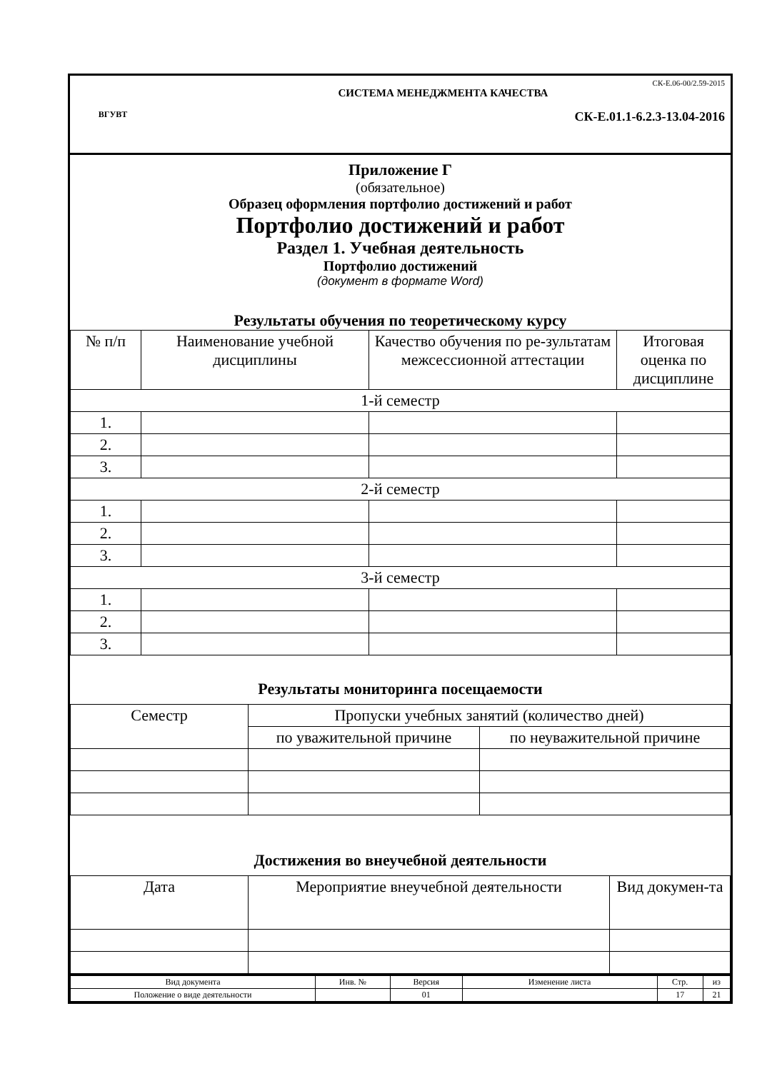ВГУВТ
СК-Е.06-00/2.59-2015
СИСТЕМА МЕНЕДЖМЕНТА КАЧЕСТВА
СК-Е.01.1-6.2.3-13.04-2016
Приложение Г
(обязательное)
Образец оформления портфолио достижений и работ
Портфолио достижений и работ
Раздел 1. Учебная деятельность
Портфолио достижений
(документ в формате Word)
Результаты обучения по теоретическому курсу
| № п/п | Наименование учебной дисциплины | Качество обучения по ре-зультатам межсессионной аттестации | Итоговая оценка по дисциплине |
| --- | --- | --- | --- |
| 1-й семестр | | | |
| 1. | | | |
| 2. | | | |
| 3. | | | |
| 2-й семестр | | | |
| 1. | | | |
| 2. | | | |
| 3. | | | |
| 3-й семестр | | | |
| 1. | | | |
| 2. | | | |
| 3. | | | |
Результаты мониторинга посещаемости
| Семестр | Пропуски учебных занятий (количество дней) | |
| --- | --- | --- |
| | по уважительной причине | по неуважительной причине |
Достижения во внеучебной деятельности
| Дата | Мероприятие внеучебной деятельности | Вид докумен-та |
| --- | --- | --- |
| Вид документа | Инв. № | Версия | Изменение листа | Стр. | из |
| Положение о виде деятельности | | 01 | | 17 | 21 |